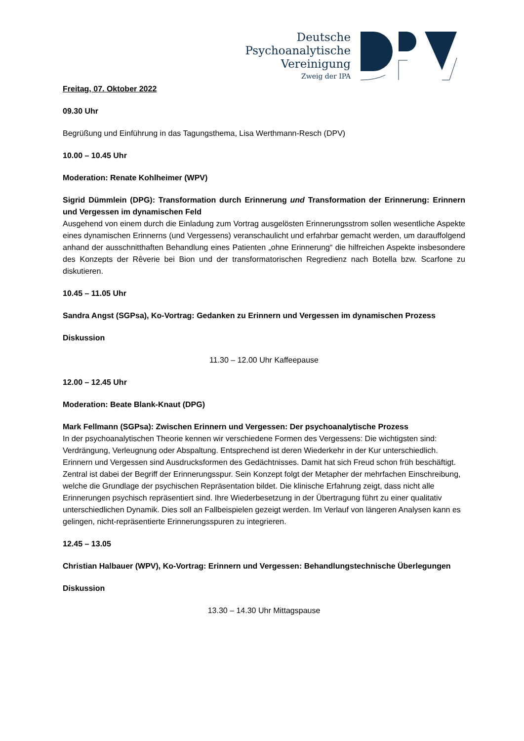Deutsche
Psychoanalytische
Vereinigung
Zweig der IPA
Freitag, 07. Oktober 2022
09.30 Uhr
Begrüßung und Einführung in das Tagungsthema, Lisa Werthmann-Resch (DPV)
10.00 – 10.45 Uhr
Moderation: Renate Kohlheimer (WPV)
Sigrid Dümmlein (DPG): Transformation durch Erinnerung und Transformation der Erinnerung: Erinnern und Vergessen im dynamischen Feld
Ausgehend von einem durch die Einladung zum Vortrag ausgelösten Erinnerungsstrom sollen wesentliche Aspekte eines dynamischen Erinnerns (und Vergessens) veranschaulicht und erfahrbar gemacht werden, um darauffolgend anhand der ausschnitthaften Behandlung eines Patienten „ohne Erinnerung“ die hilfreichen Aspekte insbesondere des Konzepts der Rêverie bei Bion und der transformatorischen Regredienz nach Botella bzw. Scarfone zu diskutieren.
10.45 – 11.05 Uhr
Sandra Angst (SGPsa), Ko-Vortrag: Gedanken zu Erinnern und Vergessen im dynamischen Prozess
Diskussion
11.30 – 12.00 Uhr Kaffeepause
12.00 – 12.45 Uhr
Moderation: Beate Blank-Knaut (DPG)
Mark Fellmann (SGPsa): Zwischen Erinnern und Vergessen: Der psychoanalytische Prozess
In der psychoanalytischen Theorie kennen wir verschiedene Formen des Vergessens: Die wichtigsten sind: Verdrängung, Verleugnung oder Abspaltung. Entsprechend ist deren Wiederkehr in der Kur unterschiedlich. Erinnern und Vergessen sind Ausdrucksformen des Gedächtnisses. Damit hat sich Freud schon früh beschäftigt. Zentral ist dabei der Begriff der Erinnerungsspur. Sein Konzept folgt der Metapher der mehrfachen Einschreibung, welche die Grundlage der psychischen Repräsentation bildet. Die klinische Erfahrung zeigt, dass nicht alle Erinnerungen psychisch repräsentiert sind. Ihre Wiederbesetzung in der Übertragung führt zu einer qualitativ unterschiedlichen Dynamik. Dies soll an Fallbeispielen gezeigt werden. Im Verlauf von längeren Analysen kann es gelingen, nicht-repräsentierte Erinnerungsspuren zu integrieren.
12.45 – 13.05
Christian Halbauer (WPV), Ko-Vortrag: Erinnern und Vergessen: Behandlungstechnische Überlegungen
Diskussion
13.30 – 14.30 Uhr Mittagspause